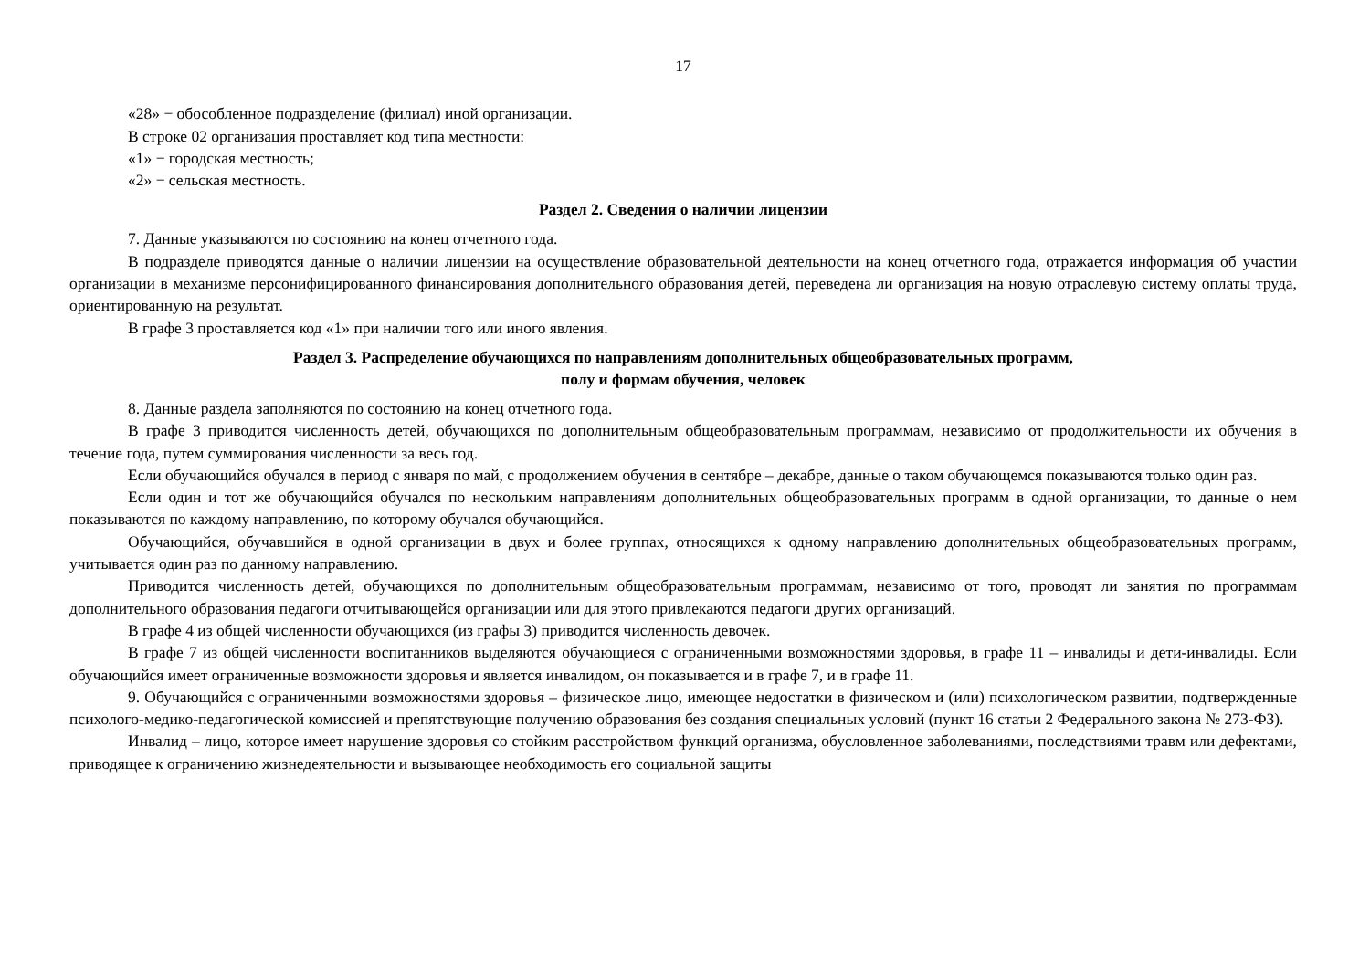17
«28» − обособленное подразделение (филиал) иной организации.
В строке 02 организация проставляет код типа местности:
«1» − городская местность;
«2» − сельская местность.
Раздел 2. Сведения о наличии лицензии
7. Данные указываются по состоянию на конец отчетного года.
В подразделе приводятся данные о наличии лицензии на осуществление образовательной деятельности на конец отчетного года, отражается информация об участии организации в механизме персонифицированного финансирования дополнительного образования детей, переведена ли организация на новую отраслевую систему оплаты труда, ориентированную на результат.
В графе 3 проставляется код «1» при наличии того или иного явления.
Раздел 3. Распределение обучающихся по направлениям дополнительных общеобразовательных программ,
полу и формам обучения, человек
8. Данные раздела заполняются по состоянию на конец отчетного года.
В графе 3 приводится численность детей, обучающихся по дополнительным общеобразовательным программам, независимо от продолжительности их обучения в течение года, путем суммирования численности за весь год.
Если обучающийся обучался в период с января по май, с продолжением обучения в сентябре – декабре, данные о таком обучающемся показываются только один раз.
Если один и тот же обучающийся обучался по нескольким направлениям дополнительных общеобразовательных программ в одной организации, то данные о нем показываются по каждому направлению, по которому обучался обучающийся.
Обучающийся, обучавшийся в одной организации в двух и более группах, относящихся к одному направлению дополнительных общеобразовательных программ, учитывается один раз по данному направлению.
Приводится численность детей, обучающихся по дополнительным общеобразовательным программам, независимо от того, проводят ли занятия по программам дополнительного образования педагоги отчитывающейся организации или для этого привлекаются педагоги других организаций.
В графе 4 из общей численности обучающихся (из графы 3) приводится численность девочек.
В графе 7 из общей численности воспитанников выделяются обучающиеся с ограниченными возможностями здоровья, в графе 11 – инвалиды и дети-инвалиды. Если обучающийся имеет ограниченные возможности здоровья и является инвалидом, он показывается и в графе 7, и в графе 11.
9. Обучающийся с ограниченными возможностями здоровья – физическое лицо, имеющее недостатки в физическом и (или) психологическом развитии, подтвержденные психолого-медико-педагогической комиссией и препятствующие получению образования без создания специальных условий (пункт 16 статьи 2 Федерального закона № 273-ФЗ).
Инвалид – лицо, которое имеет нарушение здоровья со стойким расстройством функций организма, обусловленное заболеваниями, последствиями травм или дефектами, приводящее к ограничению жизнедеятельности и вызывающее необходимость его социальной защиты